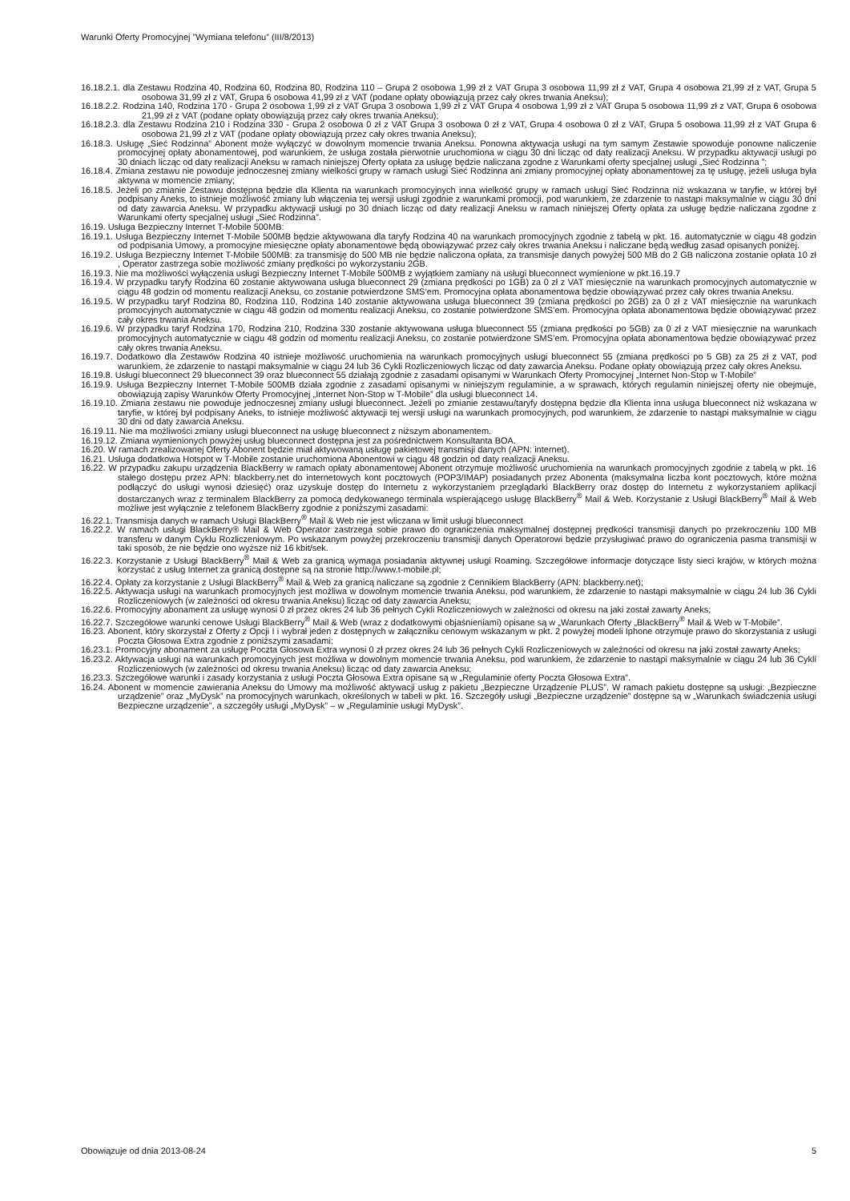Warunki Oferty Promocyjnej ”Wymiana telefonu” (III/8/2013)
16.18.2.1. dla Zestawu Rodzina 40, Rodzina 60, Rodzina 80, Rodzina 110 – Grupa 2 osobowa 1,99 zł z VAT Grupa 3 osobowa 11,99 zł z VAT, Grupa 4 osobowa 21,99 zł z VAT, Grupa 5 osobowa 31,99 zł z VAT, Grupa 6 osobowa 41,99 zł z VAT (podane opłaty obowiązują przez cały okres trwania Aneksu);
16.18.2.2. Rodzina 140, Rodzina 170 - Grupa 2 osobowa 1,99 zł z VAT Grupa 3 osobowa 1,99 zł z VAT Grupa 4 osobowa 1,99 zł z VAT Grupa 5 osobowa 11,99 zł z VAT, Grupa 6 osobowa 21,99 zł z VAT (podane opłaty obowiązują przez cały okres trwania Aneksu);
16.18.2.3. dla Zestawu Rodzina 210 i Rodzina 330 - Grupa 2 osobowa 0 zł z VAT Grupa 3 osobowa 0 zł z VAT, Grupa 4 osobowa 0 zł z VAT, Grupa 5 osobowa 11,99 zł z VAT Grupa 6 osobowa 21,99 zł z VAT (podane opłaty obowiązują przez cały okres trwania Aneksu);
16.18.3. Usługę „Sieć Rodzinna” Abonent może wyłączyć w dowolnym momencie trwania Aneksu. Ponowna aktywacja usługi na tym samym Zestawie spowoduje ponowne naliczenie promocyjnej opłaty abonamentowej, pod warunkiem, że usługa została pierwotnie uruchomiona w ciągu 30 dni licząc od daty realizacji Aneksu. W przypadku aktywacji usługi po 30 dniach licząc od daty realizacji Aneksu w ramach niniejszej Oferty opłata za usługę będzie naliczana zgodne z Warunkami oferty specjalnej usługi „Sieć Rodzinna ”;
16.18.4. Zmiana zestawu nie powoduje jednoczesnej zmiany wielkości grupy w ramach usługi Sieć Rodzinna ani zmiany promocyjnej opłaty abonamentowej za tę usługę, jeżeli usługa była aktywna w momencie zmiany;
16.18.5. Jeżeli po zmianie Zestawu dostępna będzie dla Klienta na warunkach promocyjnych inna wielkość grupy w ramach usługi Sieć Rodzinna niż wskazana w taryfie, w której był podpisany Aneks, to istnieje możliwość zmiany lub włączenia tej wersji usługi zgodnie z warunkami promocji, pod warunkiem, że zdarzenie to nastąpi maksymalnie w ciągu 30 dni od daty zawarcia Aneksu. W przypadku aktywacji usługi po 30 dniach licząc od daty realizacji Aneksu w ramach niniejszej Oferty opłata za usługę będzie naliczana zgodne z Warunkami oferty specjalnej usługi „Sieć Rodzinna”.
16.19. Usługa Bezpieczny Internet T-Mobile 500MB:
16.19.1. Usługa Bezpieczny Internet T-Mobile 500MB będzie aktywowana dla taryfy Rodzina 40 na warunkach promocyjnych zgodnie z tabelą w pkt. 16. automatycznie w ciągu 48 godzin od podpisania Umowy, a promocyjne miesięczne opłaty abonamentowe będą obowiązywać przez cały okres trwania Aneksu i naliczane będą według zasad opisanych poniżej.
16.19.2. Usługa Bezpieczny Internet T-Mobile 500MB: za transmisję do 500 MB nie będzie naliczona opłata, za transmisje danych powyżej 500 MB do 2 GB naliczona zostanie opłata 10 zł , Operator zastrzega sobie możliwość zmiany prędkości po wykorzystaniu 2GB.
16.19.3. Nie ma możliwości wyłączenia usługi Bezpieczny Internet T-Mobile 500MB z wyjątkiem zamiany na usługi blueconnect wymienione w pkt.16.19.7
16.19.4. W przypadku taryfy Rodzina 60 zostanie aktywowana usługa blueconnect 29 (zmiana prędkości po 1GB) za 0 zł z VAT miesięcznie na warunkach promocyjnych automatycznie w ciągu 48 godzin od momentu realizacji Aneksu, co zostanie potwierdzone SMS’em. Promocyjna opłata abonamentowa będzie obowiązywać przez cały okres trwania Aneksu.
16.19.5. W przypadku taryf Rodzina 80, Rodzina 110, Rodzina 140 zostanie aktywowana usługa blueconnect 39 (zmiana prędkości po 2GB) za 0 zł z VAT miesięcznie na warunkach promocyjnych automatycznie w ciągu 48 godzin od momentu realizacji Aneksu, co zostanie potwierdzone SMS’em. Promocyjna opłata abonamentowa będzie obowiązywać przez cały okres trwania Aneksu.
16.19.6. W przypadku taryf Rodzina 170, Rodzina 210, Rodzina 330 zostanie aktywowana usługa blueconnect 55 (zmiana prędkości po 5GB) za 0 zł z VAT miesięcznie na warunkach promocyjnych automatycznie w ciągu 48 godzin od momentu realizacji Aneksu, co zostanie potwierdzone SMS’em. Promocyjna opłata abonamentowa będzie obowiązywać przez cały okres trwania Aneksu.
16.19.7. Dodatkowo dla Zestawów Rodzina 40 istnieje możliwość uruchomienia na warunkach promocyjnych usługi blueconnect 55 (zmiana prędkości po 5 GB) za 25 zł z VAT, pod warunkiem, że zdarzenie to nastąpi maksymalnie w ciągu 24 lub 36 Cykli Rozliczeniowych licząc od daty zawarcia Aneksu. Podane opłaty obowiązują przez cały okres Aneksu.
16.19.8. Usługi blueconnect 29 blueconnect 39 oraz blueconnect 55 działają zgodnie z zasadami opisanymi w Warunkach Oferty Promocyjnej „Internet Non-Stop w T-Mobile”
16.19.9. Usługa Bezpieczny Internet T-Mobile 500MB działa zgodnie z zasadami opisanymi w niniejszym regulaminie, a w sprawach, których regulamin niniejszej oferty nie obejmuje, obowiązują zapisy Warunków Oferty Promocyjnej „Internet Non-Stop w T-Mobile” dla usługi blueconnect 14.
16.19.10. Zmiana zestawu nie powoduje jednoczesnej zmiany usługi blueconnect. Jeżeli po zmianie zestawu/taryfy dostępna będzie dla Klienta inna usługa blueconnect niż wskazana w taryfie, w której był podpisany Aneks, to istnieje możliwość aktywacji tej wersji usługi na warunkach promocyjnych, pod warunkiem, że zdarzenie to nastąpi maksymalnie w ciągu 30 dni od daty zawarcia Aneksu.
16.19.11. Nie ma możliwości zmiany usługi blueconnect na usługę blueconnect z niższym abonamentem.
16.19.12. Zmiana wymienionych powyżej usług blueconnect dostępna jest za pośrednictwem Konsultanta BOA.
16.20. W ramach zrealizowanej Oferty Abonent będzie miał aktywowaną usługę pakietowej transmisji danych (APN: internet).
16.21. Usługa dodatkowa Hotspot w T-Mobile zostanie uruchomiona Abonentowi w ciągu 48 godzin od daty realizacji Aneksu.
16.22. W przypadku zakupu urządzenia BlackBerry w ramach opłaty abonamentowej Abonent otrzymuje możliwość uruchomienia na warunkach promocyjnych zgodnie z tabelą w pkt. 16 stałego dostępu przez APN: blackberry.net do internetowych kont pocztowych (POP3/IMAP) posiadanych przez Abonenta (maksymalna liczba kont pocztowych, które można podłączyć do usługi wynosi dziesięć) oraz uzyskuje dostęp do Internetu z wykorzystaniem przeglądarki BlackBerry oraz dostęp do Internetu z wykorzystaniem aplikacji dostarczanych wraz z terminalem BlackBerry za pomocą dedykowanego terminala wspierającego usługę BlackBerry<sup>®</sup> Mail & Web. Korzystanie z Usługi BlackBerry<sup>®</sup> Mail & Web możliwe jest wyłącznie z telefonem BlackBerry zgodnie z poniższymi zasadami:
16.22.1. Transmisja danych w ramach Usługi BlackBerry<sup>®</sup> Mail & Web nie jest wliczana w limit usługi blueconnect
16.22.2. W ramach usługi BlackBerry® Mail & Web Operator zastrzega sobie prawo do ograniczenia maksymalnej dostępnej prędkości transmisji danych po przekroczeniu 100 MB transferu w danym Cyklu Rozliczeniowym. Po wskazanym powyżej przekroczeniu transmisji danych Operatorowi będzie przysługiwać prawo do ograniczenia pasma transmisji w taki sposób, że nie będzie ono wyższe niż 16 kbit/sek.
16.22.3. Korzystanie z Usługi BlackBerry<sup>®</sup> Mail & Web za granicą wymaga posiadania aktywnej usługi Roaming. Szczegółowe informacje dotyczące listy sieci krajów, w których można korzystać z usług Internet za granicą dostępne są na stronie http://www.t-mobile.pl;
16.22.4. Opłaty za korzystanie z Usługi BlackBerry<sup>®</sup> Mail & Web za granicą naliczane są zgodnie z Cennikiem BlackBerry (APN: blackberry.net);
16.22.5. Aktywacja usługi na warunkach promocyjnych jest możliwa w dowolnym momencie trwania Aneksu, pod warunkiem, że zdarzenie to nastąpi maksymalnie w ciągu 24 lub 36 Cykli Rozliczeniowych (w zależności od okresu trwania Aneksu) licząc od daty zawarcia Aneksu;
16.22.6. Promocyjny abonament za usługę wynosi 0 zł przez okres 24 lub 36 pełnych Cykli Rozliczeniowych w zależności od okresu na jaki został zawarty Aneks;
16.22.7. Szczegółowe warunki cenowe Usługi BlackBerry<sup>®</sup> Mail & Web (wraz z dodatkowymi objaśnieniami) opisane są w „Warunkach Oferty „BlackBerry<sup>®</sup> Mail & Web w T-Mobile”.
16.23. Abonent, który skorzystał z Oferty z Opcji I i wybrał jeden z dostępnych w załączniku cenowym wskazanym w pkt. 2 powyżej modeli Iphone otrzymuje prawo do skorzystania z usługi Poczta Głosowa Extra zgodnie z poniższymi zasadami:
16.23.1. Promocyjny abonament za usługę Poczta Głosowa Extra wynosi 0 zł przez okres 24 lub 36 pełnych Cykli Rozliczeniowych w zależności od okresu na jaki został zawarty Aneks;
16.23.2. Aktywacja usługi na warunkach promocyjnych jest możliwa w dowolnym momencie trwania Aneksu, pod warunkiem, że zdarzenie to nastąpi maksymalnie w ciągu 24 lub 36 Cykli Rozliczeniowych (w zależności od okresu trwania Aneksu) licząc od daty zawarcia Aneksu;
16.23.3. Szczegółowe warunki i zasady korzystania z usługi Poczta Głosowa Extra opisane są w „Regulaminie oferty Poczta Głosowa Extra”.
16.24. Abonent w momencie zawierania Aneksu do Umowy ma możliwość aktywacji usług z pakietu „Bezpieczne Urządzenie PLUS”. W ramach pakietu dostępne są usługi: „Bezpieczne urządzenie” oraz „MyDysk” na promocyjnych warunkach, określonych w tabeli w pkt. 16. Szczegóły usługi „Bezpieczne urządzenie” dostępne są w „Warunkach świadczenia usługi Bezpieczne urządzenie”, a szczegóły usługi „MyDysk” – w „Regulaminie usługi MyDysk”.
Obowiązuje od dnia 2013-08-24 5